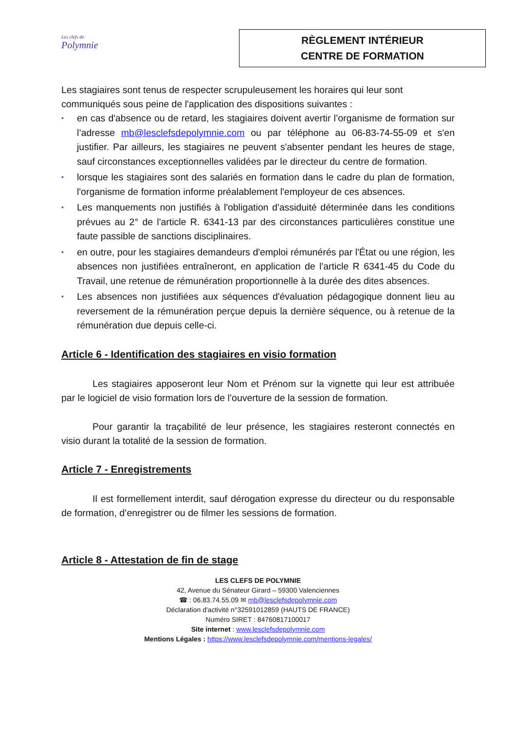Les clefs de
Polymnie
RÈGLEMENT INTÉRIEUR
CENTRE DE FORMATION
Les stagiaires sont tenus de respecter scrupuleusement les horaires qui leur sont communiqués sous peine de l'application des dispositions suivantes :
• en cas d'absence ou de retard, les stagiaires doivent avertir l’organisme de formation sur l’adresse mb@lesclefsdepolymnie.com ou par téléphone au 06-83-74-55-09 et s'en justifier. Par ailleurs, les stagiaires ne peuvent s'absenter pendant les heures de stage, sauf circonstances exceptionnelles validées par le directeur du centre de formation.
• lorsque les stagiaires sont des salariés en formation dans le cadre du plan de formation, l'organisme de formation informe préalablement l'employeur de ces absences.
• Les manquements non justifiés à l'obligation d'assiduité déterminée dans les conditions prévues au 2° de l'article R. 6341-13 par des circonstances particulières constitue une faute passible de sanctions disciplinaires.
• en outre, pour les stagiaires demandeurs d'emploi rémunérés par l'État ou une région, les absences non justifiées entraîneront, en application de l'article R 6341-45 du Code du Travail, une retenue de rémunération proportionnelle à la durée des dites absences.
• Les absences non justifiées aux séquences d'évaluation pédagogique donnent lieu au reversement de la rémunération perçue depuis la dernière séquence, ou à retenue de la rémunération due depuis celle-ci.
Article 6 - Identification des stagiaires en visio formation
Les stagiaires apposeront leur Nom et Prénom sur la vignette qui leur est attribuée par le logiciel de visio formation lors de l’ouverture de la session de formation.
Pour garantir la traçabilité de leur présence, les stagiaires resteront connectés en visio durant la totalité de la session de formation.
Article 7 - Enregistrements
Il est formellement interdit, sauf dérogation expresse du directeur ou du responsable de formation, d’enregistrer ou de filmer les sessions de formation.
Article 8 - Attestation de fin de stage
LES CLEFS DE POLYMNIE
42, Avenue du Sénateur Girard – 59300 Valenciennes
☎ : 06.83.74.55.09 ✉ mb@lesclefsdepolymnie.com
Déclaration d'activité n°32591012859 (HAUTS DE FRANCE)
Numéro SIRET : 84760817100017
Site internet : www.lesclefsdepolymnie.com
Mentions Légales : https://www.lesclefsdepolymnie.com/mentions-legales/